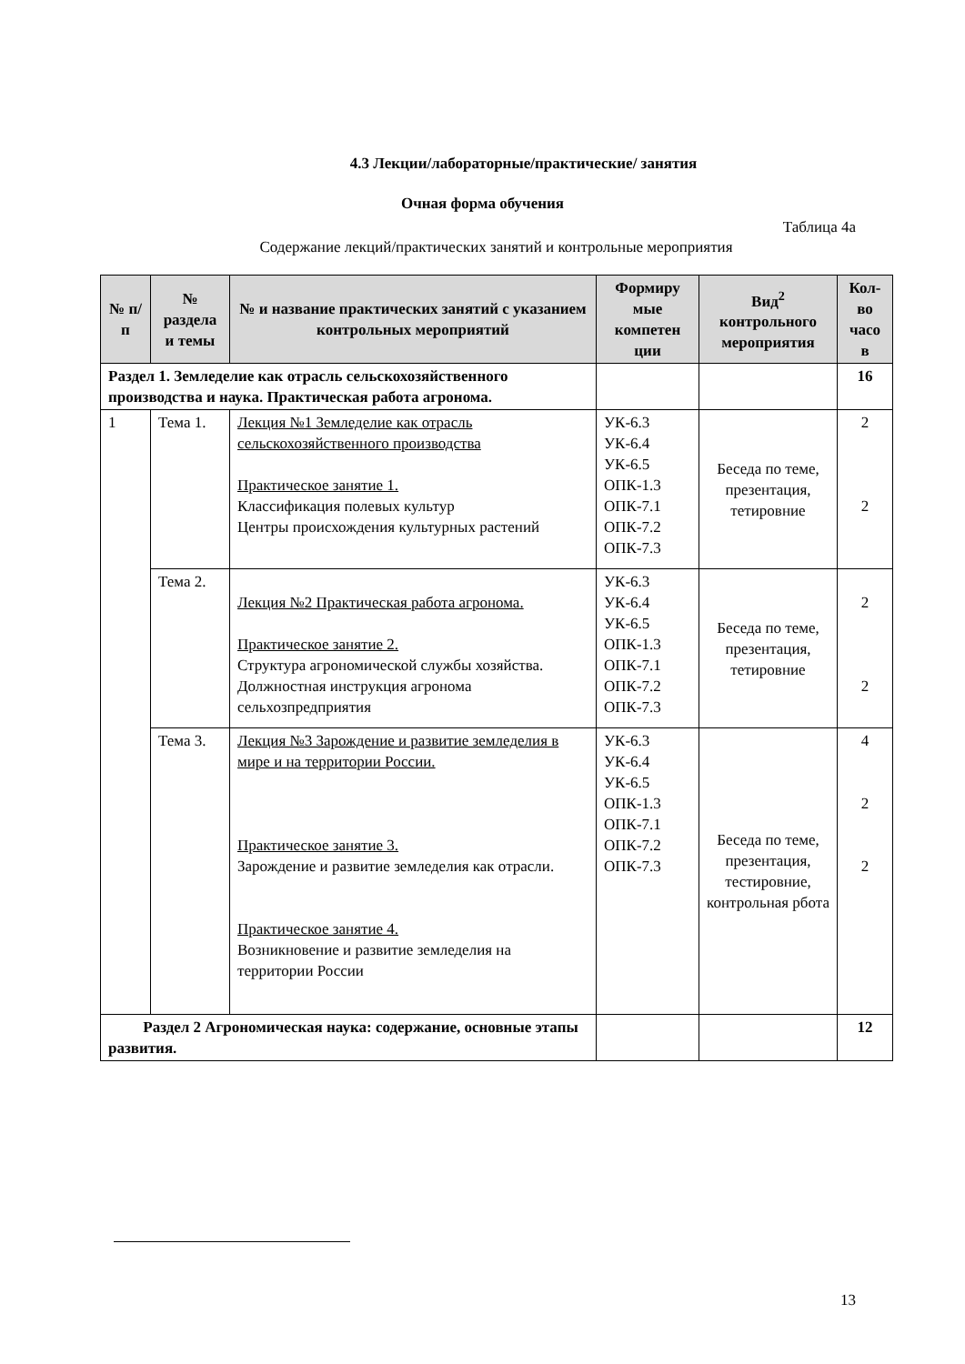4.3 Лекции/лабораторные/практические/ занятия
Очная форма обучения
Таблица 4а
Содержание лекций/практических занятий и контрольные мероприятия
| № п/п | № раздела и темы | № и название практических занятий с указанием контрольных мероприятий | Формиру мые компетен ции | Вид<sup>2</sup> контрольного мероприятия | Кол-во часо в |
| --- | --- | --- | --- | --- | --- |
| Раздел 1. Земледелие как отрасль сельскохозяйственного производства и наука. Практическая работа агронома. | | | | | 16 |
| 1 | Тема 1. | Лекция №1 Земледелие как отрасль сельскохозяйственного производства Практическое занятие 1. Классификация полевых культур Центры происхождения культурных растений | УК-6.3 УК-6.4 УК-6.5 ОПК-1.3 ОПК-7.1 ОПК-7.2 ОПК-7.3 | Беседа по теме, презентация, тетировние | 2 2 |
| | Тема 2. | Лекция №2 Практическая работа агронома. Практическое занятие 2. Структура агрономической службы хозяйства. Должностная инструкция агронома сельхозпредприятия | УК-6.3 УК-6.4 УК-6.5 ОПК-1.3 ОПК-7.1 ОПК-7.2 ОПК-7.3 | Беседа по теме, презентация, тетировние | 2 2 |
| | Тема 3. | Лекция №3 Зарождение и развитие земледелия в мире и на территории России. Практическое занятие 3. Зарождение и развитие земледелия как отрасли. Практическое занятие 4. Возникновение и развитие земледелия на территории России | УК-6.3 УК-6.4 УК-6.5 ОПК-1.3 ОПК-7.1 ОПК-7.2 ОПК-7.3 | Беседа по теме, презентация, тестировние, контрольная рбота | 4 2 2 |
| Раздел 2 Агрономическая наука: содержание, основные этапы развития. | | | | | 12 |
13